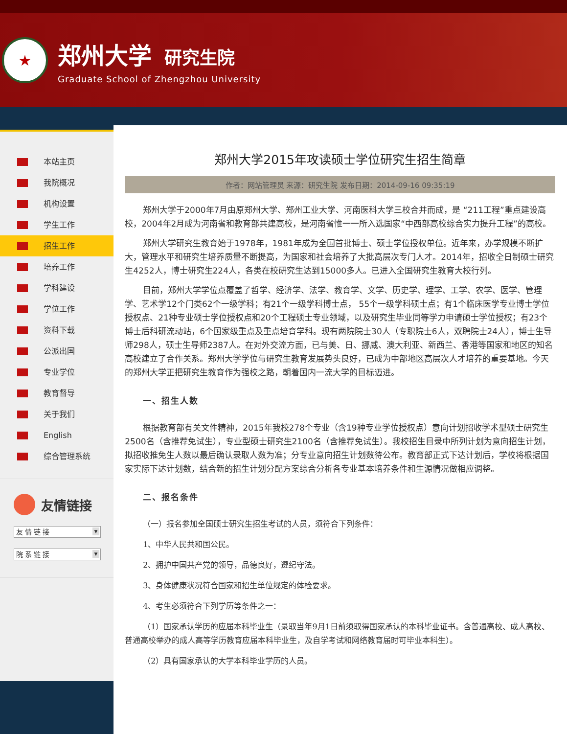★
郑州大学 研究生院
Graduate School of Zhengzhou University
本站主页
我院概况
机构设置
学生工作
招生工作
培养工作
学科建设
学位工作
资料下载
公派出国
专业学位
教育督导
关于我们
English
综合管理系统
友情链接
友情链接 ▼
院系链接 ▼
郑州大学2015年攻读硕士学位研究生招生简章
作者：网站管理员 来源：研究生院 发布日期：2014-09-16 09:35:19
郑州大学于2000年7月由原郑州大学、郑州工业大学、河南医科大学三校合并而成，是 “211工程”重点建设高校，2004年2月成为河南省和教育部共建高校，是河南省惟一一所入选国家“中西部高校综合实力提升工程”的高校。
郑州大学研究生教育始于1978年，1981年成为全国首批博士、硕士学位授权单位。近年来，办学规模不断扩大，管理水平和研究生培养质量不断提高，为国家和社会培养了大批高层次专门人才。2014年，招收全日制硕士研究生4252人，博士研究生224人，各类在校研究生达到15000多人。已进入全国研究生教育大校行列。
目前，郑州大学学位点覆盖了哲学、经济学、法学、教育学、文学、历史学、理学、工学、农学、医学、管理学、艺术学12个门类62个一级学科；有21个一级学科博士点， 55个一级学科硕士点；有1个临床医学专业博士学位授权点、21种专业硕士学位授权点和20个工程硕士专业领域，以及研究生毕业同等学力申请硕士学位授权；有23个博士后科研流动站，6个国家级重点及重点培育学科。现有两院院士30人（专职院士6人，双聘院士24人），博士生导师298人，硕士生导师2387人。在对外交流方面，已与美、日、挪威、澳大利亚、新西兰、香港等国家和地区的知名高校建立了合作关系。郑州大学学位与研究生教育发展势头良好，已成为中部地区高层次人才培养的重要基地。今天的郑州大学正把研究生教育作为强校之路，朝着国内一流大学的目标迈进。
一、招生人数
根据教育部有关文件精神，2015年我校278个专业（含19种专业学位授权点）意向计划招收学术型硕士研究生2500名（含推荐免试生），专业型硕士研究生2100名（含推荐免试生）。我校招生目录中所列计划为意向招生计划，拟招收推免生人数以最后确认录取人数为准；分专业意向招生计划数待公布。教育部正式下达计划后，学校将根据国家实际下达计划数，结合新的招生计划分配方案综合分析各专业基本培养条件和生源情况做相应调整。
二、报名条件
（一）报名参加全国硕士研究生招生考试的人员，须符合下列条件：
1、中华人民共和国公民。
2、拥护中国共产党的领导，品德良好，遵纪守法。
3、身体健康状况符合国家和招生单位规定的体检要求。
4、考生必须符合下列学历等条件之一：
（1）国家承认学历的应届本科毕业生（录取当年9月1日前须取得国家承认的本科毕业证书。含普通高校、成人高校、普通高校举办的成人高等学历教育应届本科毕业生，及自学考试和网络教育届时可毕业本科生）。
（2）具有国家承认的大学本科毕业学历的人员。